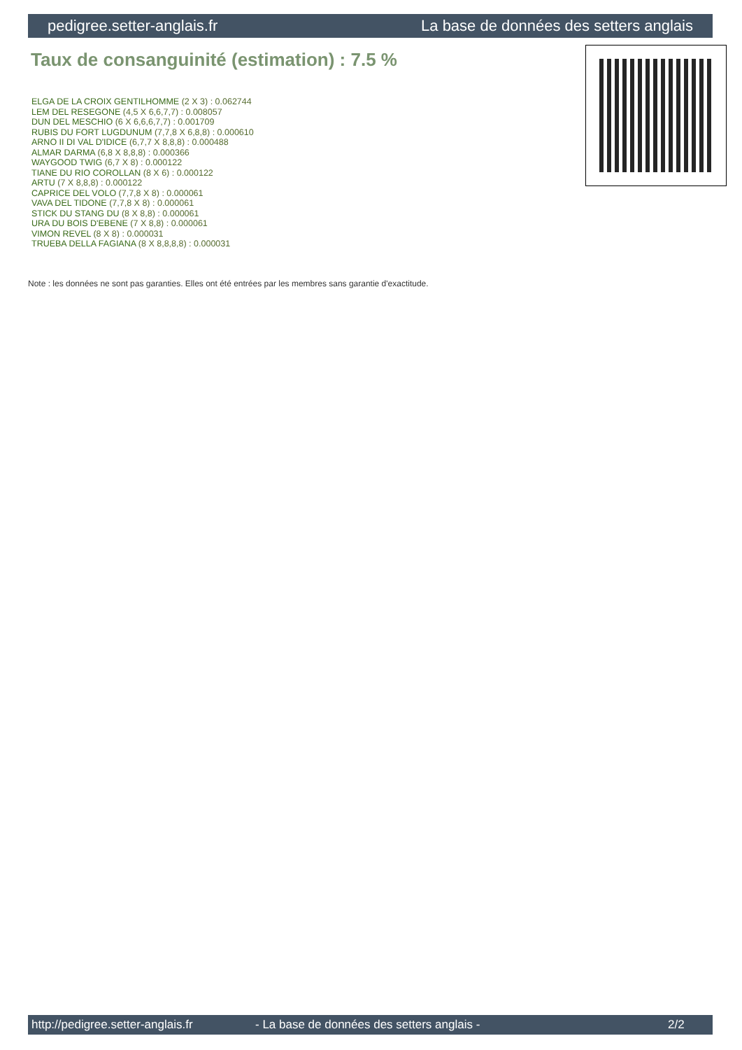pedigree.setter-anglais.fr La base de données des setters anglais
Taux de consanguinité (estimation) : 7.5 %
ELGA DE LA CROIX GENTILHOMME (2 X 3) : 0.062744
LEM DEL RESEGONE (4,5 X 6,6,7,7) : 0.008057
DUN DEL MESCHIO (6 X 6,6,6,7,7) : 0.001709
RUBIS DU FORT LUGDUNUM (7,7,8 X 6,8,8) : 0.000610
ARNO II DI VAL D'IDICE (6,7,7 X 8,8,8) : 0.000488
ALMAR DARMA (6,8 X 8,8,8) : 0.000366
WAYGOOD TWIG (6,7 X 8) : 0.000122
TIANE DU RIO COROLLAN (8 X 6) : 0.000122
ARTU (7 X 8,8,8) : 0.000122
CAPRICE DEL VOLO (7,7,8 X 8) : 0.000061
VAVA DEL TIDONE (7,7,8 X 8) : 0.000061
STICK DU STANG DU (8 X 8,8) : 0.000061
URA DU BOIS D'EBENE (7 X 8,8) : 0.000061
VIMON REVEL (8 X 8) : 0.000031
TRUEBA DELLA FAGIANA (8 X 8,8,8,8) : 0.000031
Note : les données ne sont pas garanties. Elles ont été entrées par les membres sans garantie d'exactitude.
http://pedigree.setter-anglais.fr - La base de données des setters anglais - 2/2